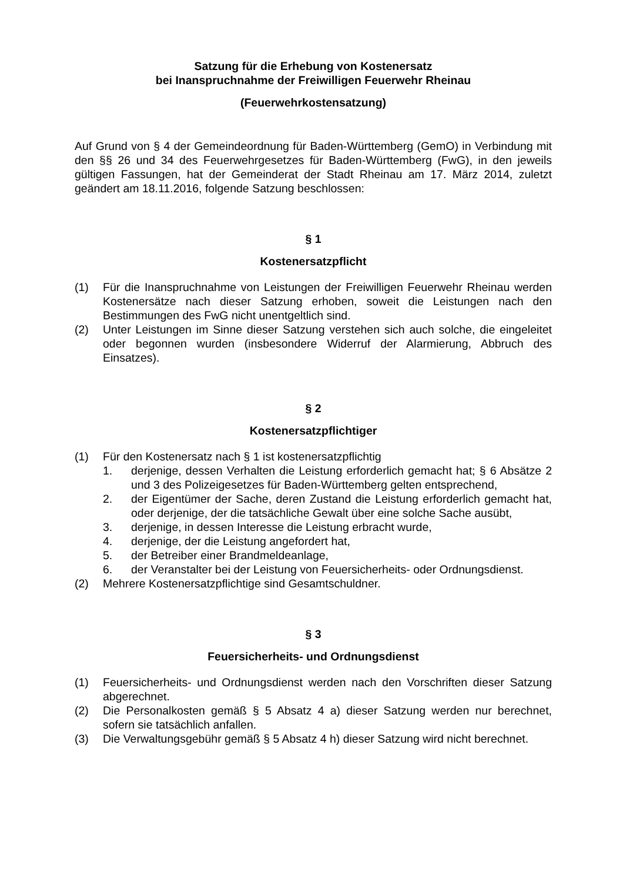Satzung für die Erhebung von Kostenersatz
bei Inanspruchnahme der Freiwilligen Feuerwehr Rheinau
(Feuerwehrkostensatzung)
Auf Grund von § 4 der Gemeindeordnung für Baden-Württemberg (GemO) in Verbindung mit den §§ 26 und 34 des Feuerwehrgesetzes für Baden-Württemberg (FwG), in den jeweils gültigen Fassungen, hat der Gemeinderat der Stadt Rheinau am 17. März 2014, zuletzt geändert am 18.11.2016, folgende Satzung beschlossen:
§ 1
Kostenersatzpflicht
(1) Für die Inanspruchnahme von Leistungen der Freiwilligen Feuerwehr Rheinau werden Kostenersätze nach dieser Satzung erhoben, soweit die Leistungen nach den Bestimmungen des FwG nicht unentgeltlich sind.
(2) Unter Leistungen im Sinne dieser Satzung verstehen sich auch solche, die eingeleitet oder begonnen wurden (insbesondere Widerruf der Alarmierung, Abbruch des Einsatzes).
§ 2
Kostenersatzpflichtiger
(1) Für den Kostenersatz nach § 1 ist kostenersatzpflichtig
1. derjenige, dessen Verhalten die Leistung erforderlich gemacht hat; § 6 Absätze 2 und 3 des Polizeigesetzes für Baden-Württemberg gelten entsprechend,
2. der Eigentümer der Sache, deren Zustand die Leistung erforderlich gemacht hat, oder derjenige, der die tatsächliche Gewalt über eine solche Sache ausübt,
3. derjenige, in dessen Interesse die Leistung erbracht wurde,
4. derjenige, der die Leistung angefordert hat,
5. der Betreiber einer Brandmeldeanlage,
6. der Veranstalter bei der Leistung von Feuersicherheits- oder Ordnungsdienst.
(2) Mehrere Kostenersatzpflichtige sind Gesamtschuldner.
§ 3
Feuersicherheits- und Ordnungsdienst
(1) Feuersicherheits- und Ordnungsdienst werden nach den Vorschriften dieser Satzung abgerechnet.
(2) Die Personalkosten gemäß § 5 Absatz 4 a) dieser Satzung werden nur berechnet, sofern sie tatsächlich anfallen.
(3) Die Verwaltungsgebühr gemäß § 5 Absatz 4 h) dieser Satzung wird nicht berechnet.